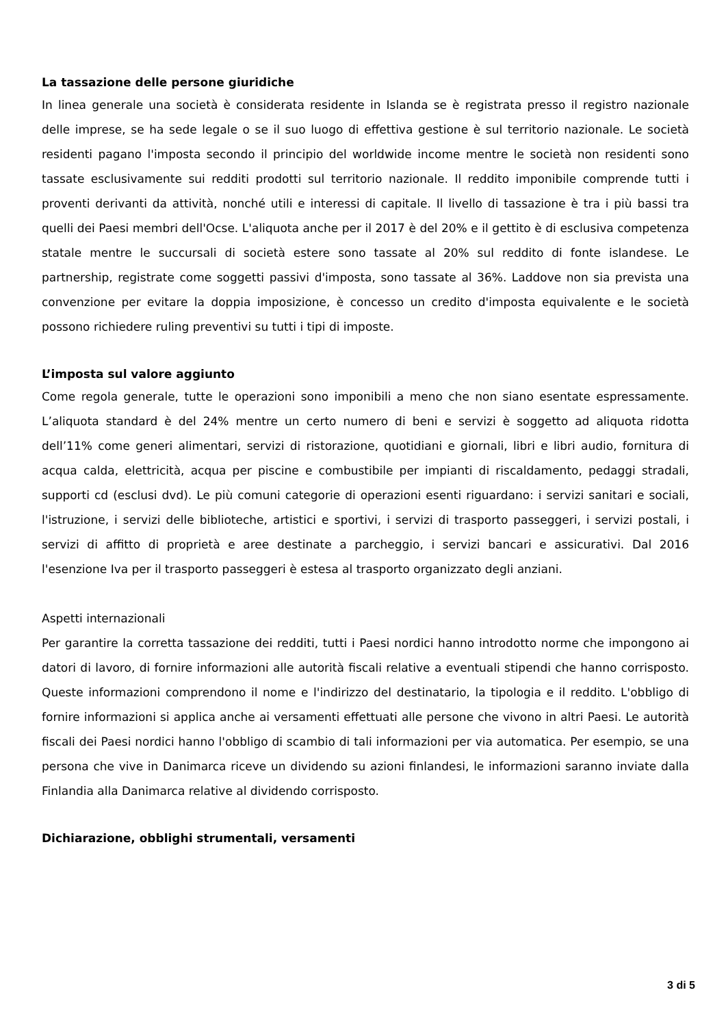La tassazione delle persone giuridiche
In linea generale una società è considerata residente in Islanda se è registrata presso il registro nazionale delle imprese, se ha sede legale o se il suo luogo di effettiva gestione è sul territorio nazionale. Le società residenti pagano l'imposta secondo il principio del worldwide income mentre le società non residenti sono tassate esclusivamente sui redditi prodotti sul territorio nazionale. Il reddito imponibile comprende tutti i proventi derivanti da attività, nonché utili e interessi di capitale. Il livello di tassazione è tra i più bassi tra quelli dei Paesi membri dell'Ocse. L'aliquota anche per il 2017 è del 20% e il gettito è di esclusiva competenza statale mentre le succursali di società estere sono tassate al 20% sul reddito di fonte islandese. Le partnership, registrate come soggetti passivi d'imposta, sono tassate al 36%. Laddove non sia prevista una convenzione per evitare la doppia imposizione, è concesso un credito d'imposta equivalente e le società possono richiedere ruling preventivi su tutti i tipi di imposte.
L’imposta sul valore aggiunto
Come regola generale, tutte le operazioni sono imponibili a meno che non siano esentate espressamente. L’aliquota standard è del 24% mentre un certo numero di beni e servizi è soggetto ad aliquota ridotta dell’11% come generi alimentari, servizi di ristorazione, quotidiani e giornali, libri e libri audio, fornitura di acqua calda, elettricità, acqua per piscine e combustibile per impianti di riscaldamento, pedaggi stradali, supporti cd (esclusi dvd). Le più comuni categorie di operazioni esenti riguardano: i servizi sanitari e sociali, l'istruzione, i servizi delle biblioteche, artistici e sportivi, i servizi di trasporto passeggeri, i servizi postali, i servizi di affitto di proprietà e aree destinate a parcheggio, i servizi bancari e assicurativi. Dal 2016 l'esenzione Iva per il trasporto passeggeri è estesa al trasporto organizzato degli anziani.
Aspetti internazionali
Per garantire la corretta tassazione dei redditi, tutti i Paesi nordici hanno introdotto norme che impongono ai datori di lavoro, di fornire informazioni alle autorità fiscali relative a eventuali stipendi che hanno corrisposto. Queste informazioni comprendono il nome e l'indirizzo del destinatario, la tipologia e il reddito. L'obbligo di fornire informazioni si applica anche ai versamenti effettuati alle persone che vivono in altri Paesi. Le autorità fiscali dei Paesi nordici hanno l'obbligo di scambio di tali informazioni per via automatica. Per esempio, se una persona che vive in Danimarca riceve un dividendo su azioni finlandesi, le informazioni saranno inviate dalla Finlandia alla Danimarca relative al dividendo corrisposto.
Dichiarazione, obblighi strumentali, versamenti
3 di 5